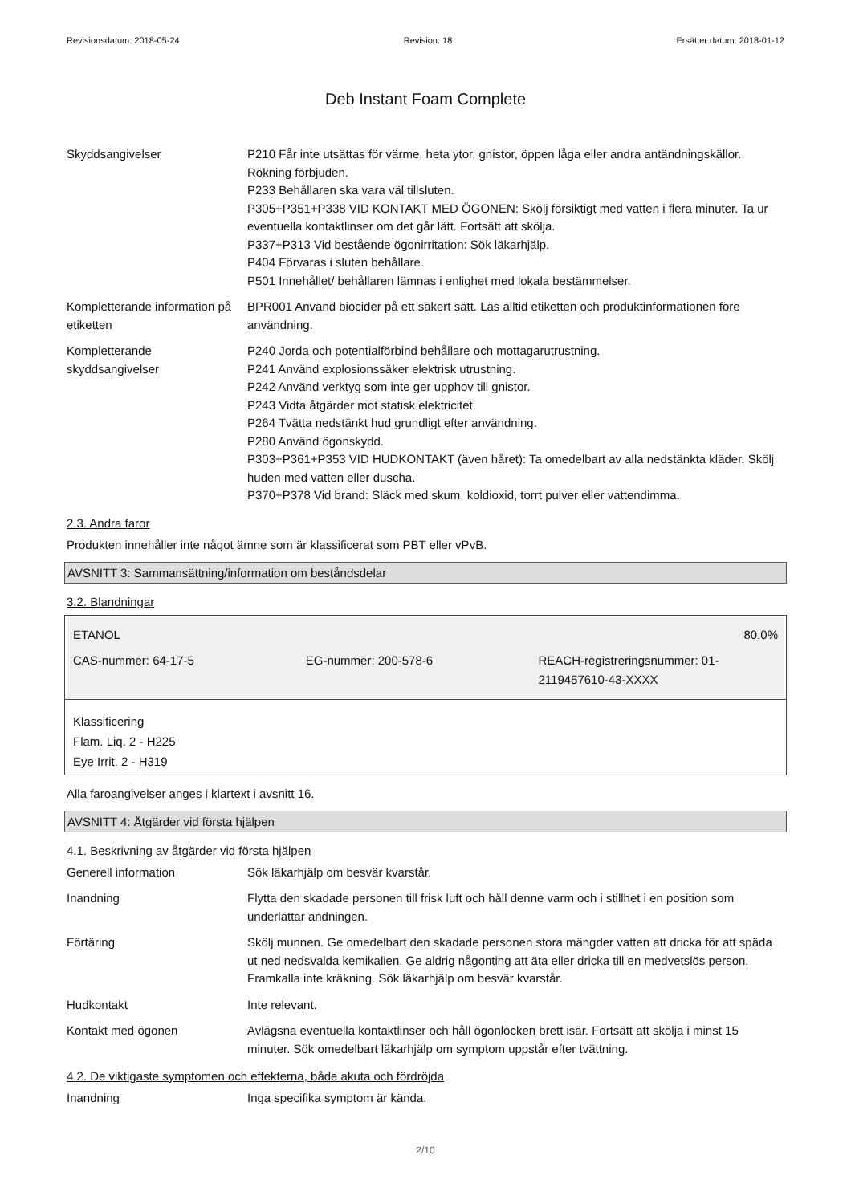Revisionsdatum: 2018-05-24 Revision: 18 Ersätter datum: 2018-01-12
Deb Instant Foam Complete
Skyddsangivelser P210 Får inte utsättas för värme, heta ytor, gnistor, öppen låga eller andra antändningskällor. Rökning förbjuden.
P233 Behållaren ska vara väl tillsluten.
P305+P351+P338 VID KONTAKT MED ÖGONEN: Skölj försiktigt med vatten i flera minuter. Ta ur eventuella kontaktlinser om det går lätt. Fortsätt att skölja.
P337+P313 Vid bestående ögonirritation: Sök läkarhjälp.
P404 Förvaras i sluten behållare.
P501 Innehållet/ behållaren lämnas i enlighet med lokala bestämmelser.
Kompletterande information på etiketten
BPR001 Använd biocider på ett säkert sätt. Läs alltid etiketten och produktinformationen före användning.
Kompletterande skyddsangivelser
P240 Jorda och potentialförbind behållare och mottagarutrustning.
P241 Använd explosionssäker elektrisk utrustning.
P242 Använd verktyg som inte ger upphov till gnistor.
P243 Vidta åtgärder mot statisk elektricitet.
P264 Tvätta nedstänkt hud grundligt efter användning.
P280 Använd ögonskydd.
P303+P361+P353 VID HUDKONTAKT (även håret): Ta omedelbart av alla nedstänkta kläder. Skölj huden med vatten eller duscha.
P370+P378 Vid brand: Släck med skum, koldioxid, torrt pulver eller vattendimma.
2.3. Andra faror
Produkten innehåller inte något ämne som är klassificerat som PBT eller vPvB.
AVSNITT 3: Sammansättning/information om beståndsdelar
3.2. Blandningar
| ETANOL | | 80.0% |
| CAS-nummer: 64-17-5 | EG-nummer: 200-578-6 | REACH-registreringsnummer: 01-2119457610-43-XXXX |
Klassificering
Flam. Liq. 2 - H225
Eye Irrit. 2 - H319
Alla faroangivelser anges i klartext i avsnitt 16.
AVSNITT 4: Åtgärder vid första hjälpen
4.1. Beskrivning av åtgärder vid första hjälpen
Generell information Sök läkarhjälp om besvär kvarstår.
Inandning Flytta den skadade personen till frisk luft och håll denne varm och i stillhet i en position som underlättar andningen.
Förtäring Skölj munnen. Ge omedelbart den skadade personen stora mängder vatten att dricka för att späda ut ned nedsvalda kemikalien. Ge aldrig någonting att äta eller dricka till en medvetslös person. Framkalla inte kräkning. Sök läkarhjälp om besvär kvarstår.
Hudkontakt Inte relevant.
Kontakt med ögonen Avlägsna eventuella kontaktlinser och håll ögonlocken brett isär. Fortsätt att skölja i minst 15 minuter. Sök omedelbart läkarhjälp om symptom uppstår efter tvättning.
4.2. De viktigaste symptomen och effekterna, både akuta och fördröjda
Inandning Inga specifika symptom är kända.
2/10